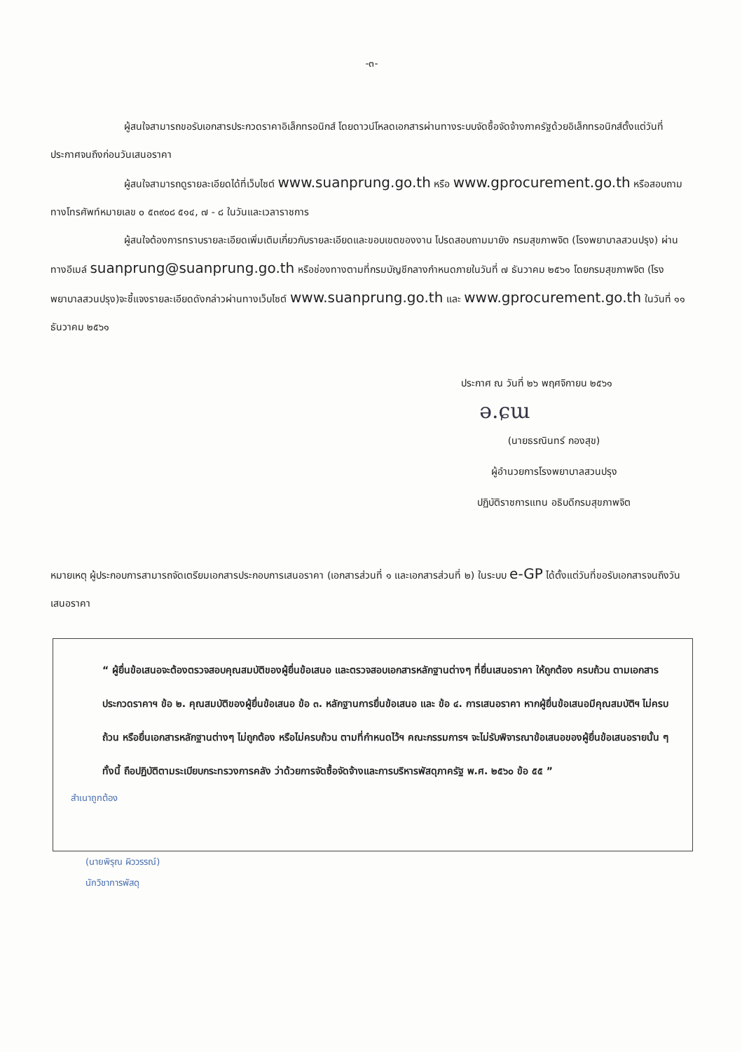-๓-
ผู้สนใจสามารถขอรับเอกสารประกวดราคาอิเล็กทรอนิกส์ โดยดาวน์โหลดเอกสารผ่านทางระบบจัดซื้อจัดจ้างภาครัฐด้วยอิเล็กทรอนิกส์ตั้งแต่วันที่ประกาศจนถึงก่อนวันเสนอราคา
ผู้สนใจสามารถดูรายละเอียดได้ที่เว็บไซต์ www.suanprung.go.th หรือ www.gprocurement.go.th หรือสอบถามทางโทรศัพท์หมายเลข ๐ ๕๓๙๐๘ ๕๑๔, ๗ - ๘ ในวันและเวลาราชการ
ผู้สนใจต้องการทราบรายละเอียดเพิ่มเติมเกี่ยวกับรายละเอียดและขอบเขตของงาน โปรดสอบถามมายัง กรมสุขภาพจิต (โรงพยาบาลสวนปรุง) ผ่านทางอีเมล์ suanprung@suanprung.go.th หรือช่องทางตามที่กรมบัญชีกลางกำหนดภายในวันที่ ๗ ธันวาคม ๒๕๖๑ โดยกรมสุขภาพจิต (โรงพยาบาลสวนปรุง)จะชี้แจงรายละเอียดดังกล่าวผ่านทางเว็บไซต์ www.suanprung.go.th และ www.gprocurement.go.th ในวันที่ ๑๑ ธันวาคม ๒๕๖๑
ประกาศ ณ วันที่ ๒๖ พฤศจิกายน ๒๕๖๑
ə.ɕɯ
(นายธรณินทร์ กองสุข)
ผู้อำนวยการโรงพยาบาลสวนปรุง
ปฏิบัติราชการแทน อธิบดีกรมสุขภาพจิต
หมายเหตุ ผู้ประกอบการสามารถจัดเตรียมเอกสารประกอบการเสนอราคา (เอกสารส่วนที่ ๑ และเอกสารส่วนที่ ๒) ในระบบ e-GP ได้ตั้งแต่วันที่ขอรับเอกสารจนถึงวันเสนอราคา
“ ผู้ยื่นข้อเสนอจะต้องตรวจสอบคุณสมบัติของผู้ยื่นข้อเสนอ และตรวจสอบเอกสารหลักฐานต่างๆ ที่ยื่นเสนอราคา ให้ถูกต้อง ครบถ้วน ตามเอกสารประกวดราคาฯ ข้อ ๒. คุณสมบัติของผู้ยื่นข้อเสนอ ข้อ ๓. หลักฐานการยื่นข้อเสนอ และ ข้อ ๔. การเสนอราคา หากผู้ยื่นข้อเสนอมีคุณสมบัติฯ ไม่ครบถ้วน หรือยื่นเอกสารหลักฐานต่างๆ ไม่ถูกต้อง หรือไม่ครบถ้วน ตามที่กำหนดไว้ฯ คณะกรรมการฯ จะไม่รับพิจารณาข้อเสนอของผู้ยื่นข้อเสนอรายนั้น ๆ ทั้งนี้ ถือปฏิบัติตามระเบียบกระทรวงการคลัง ว่าด้วยการจัดซื้อจัดจ้างและการบริหารพัสดุภาครัฐ พ.ศ. ๒๕๖๐ ข้อ ๕๕ ”
สำเนาถูกต้อง
(นายพิรุณ ผิววรรณ์)
นักวิชาการพัสดุ